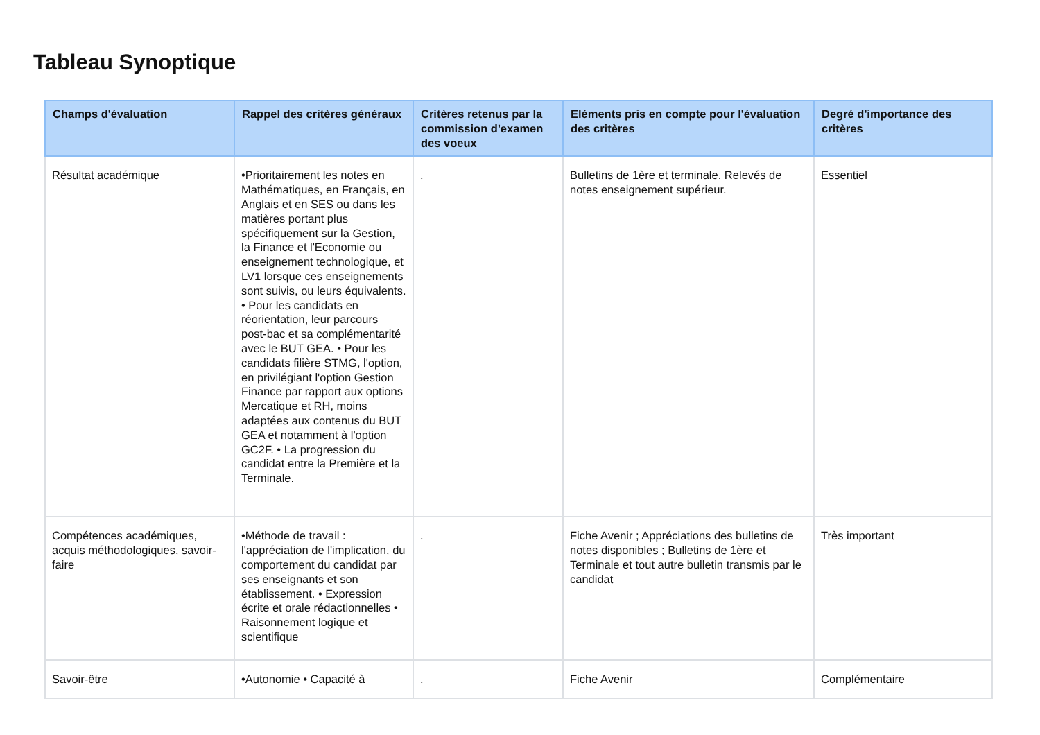Tableau Synoptique
| Champs d'évaluation | Rappel des critères généraux | Critères retenus par la commission d'examen des voeux | Eléments pris en compte pour l'évaluation des critères | Degré d'importance des critères |
| --- | --- | --- | --- | --- |
| Résultat académique | •Prioritairement les notes en Mathématiques, en Français, en Anglais et en SES ou dans les matières portant plus spécifiquement sur la Gestion, la Finance et l'Economie ou enseignement technologique, et LV1 lorsque ces enseignements sont suivis, ou leurs équivalents. • Pour les candidats en réorientation, leur parcours post-bac et sa complémentarité avec le BUT GEA. • Pour les candidats filière STMG, l'option, en privilégiant l'option Gestion Finance par rapport aux options Mercatique et RH, moins adaptées aux contenus du BUT GEA et notamment à l'option GC2F. • La progression du candidat entre la Première et la Terminale. | . | Bulletins de 1ère et terminale. Relevés de notes enseignement supérieur. | Essentiel |
| Compétences académiques, acquis méthodologiques, savoir-faire | •Méthode de travail : l'appréciation de l'implication, du comportement du candidat par ses enseignants et son établissement. • Expression écrite et orale rédactionnelles • Raisonnement logique et scientifique | . | Fiche Avenir ; Appréciations des bulletins de notes disponibles ; Bulletins de 1ère et Terminale et tout autre bulletin transmis par le candidat | Très important |
| Savoir-être | •Autonomie • Capacité à | . | Fiche Avenir | Complémentaire |